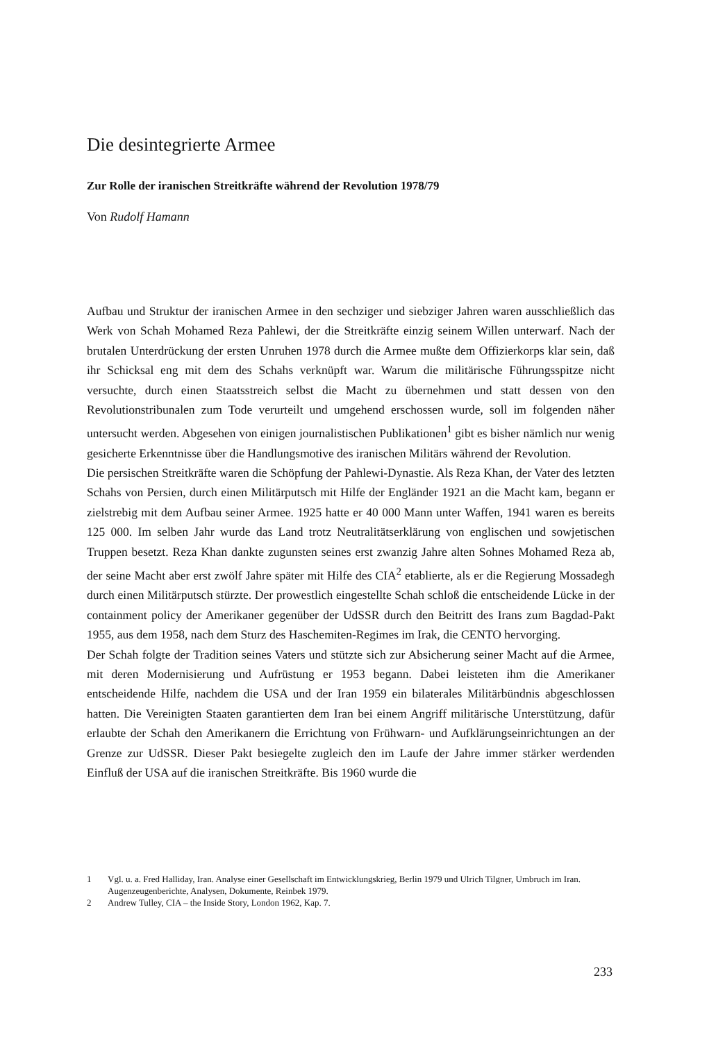Die desintegrierte Armee
Zur Rolle der iranischen Streitkräfte während der Revolution 1978/79
Von Rudolf Hamann
Aufbau und Struktur der iranischen Armee in den sechziger und siebziger Jahren waren ausschließlich das Werk von Schah Mohamed Reza Pahlewi, der die Streitkräfte einzig seinem Willen unterwarf. Nach der brutalen Unterdrückung der ersten Unruhen 1978 durch die Armee mußte dem Offizierkorps klar sein, daß ihr Schicksal eng mit dem des Schahs verknüpft war. Warum die militärische Führungsspitze nicht versuchte, durch einen Staatsstreich selbst die Macht zu übernehmen und statt dessen von den Revolutionstribunalen zum Tode verurteilt und umgehend erschossen wurde, soll im folgenden näher untersucht werden. Abgesehen von einigen journalistischen Publikationen<sup>1</sup> gibt es bisher nämlich nur wenig gesicherte Erkenntnisse über die Handlungsmotive des iranischen Militärs während der Revolution.
Die persischen Streitkräfte waren die Schöpfung der Pahlewi-Dynastie. Als Reza Khan, der Vater des letzten Schahs von Persien, durch einen Militärputsch mit Hilfe der Engländer 1921 an die Macht kam, begann er zielstrebig mit dem Aufbau seiner Armee. 1925 hatte er 40 000 Mann unter Waffen, 1941 waren es bereits 125 000. Im selben Jahr wurde das Land trotz Neutralitätserklärung von englischen und sowjetischen Truppen besetzt. Reza Khan dankte zugunsten seines erst zwanzig Jahre alten Sohnes Mohamed Reza ab, der seine Macht aber erst zwölf Jahre später mit Hilfe des CIA<sup>2</sup> etablierte, als er die Regierung Mossadegh durch einen Militärputsch stürzte. Der prowestlich eingestellte Schah schloß die entscheidende Lücke in der containment policy der Amerikaner gegenüber der UdSSR durch den Beitritt des Irans zum Bagdad-Pakt 1955, aus dem 1958, nach dem Sturz des Haschemiten-Regimes im Irak, die CENTO hervorging.
Der Schah folgte der Tradition seines Vaters und stützte sich zur Absicherung seiner Macht auf die Armee, mit deren Modernisierung und Aufrüstung er 1953 begann. Dabei leisteten ihm die Amerikaner entscheidende Hilfe, nachdem die USA und der Iran 1959 ein bilaterales Militärbündnis abgeschlossen hatten. Die Vereinigten Staaten garantierten dem Iran bei einem Angriff militärische Unterstützung, dafür erlaubte der Schah den Amerikanern die Errichtung von Frühwarn- und Aufklärungseinrichtungen an der Grenze zur UdSSR. Dieser Pakt besiegelte zugleich den im Laufe der Jahre immer stärker werdenden Einfluß der USA auf die iranischen Streitkräfte. Bis 1960 wurde die
1 Vgl. u. a. Fred Halliday, Iran. Analyse einer Gesellschaft im Entwicklungskrieg, Berlin 1979 und Ulrich Tilgner, Umbruch im Iran. Augenzeugenberichte, Analysen, Dokumente, Reinbek 1979.
2 Andrew Tulley, CIA – the Inside Story, London 1962, Kap. 7.
233